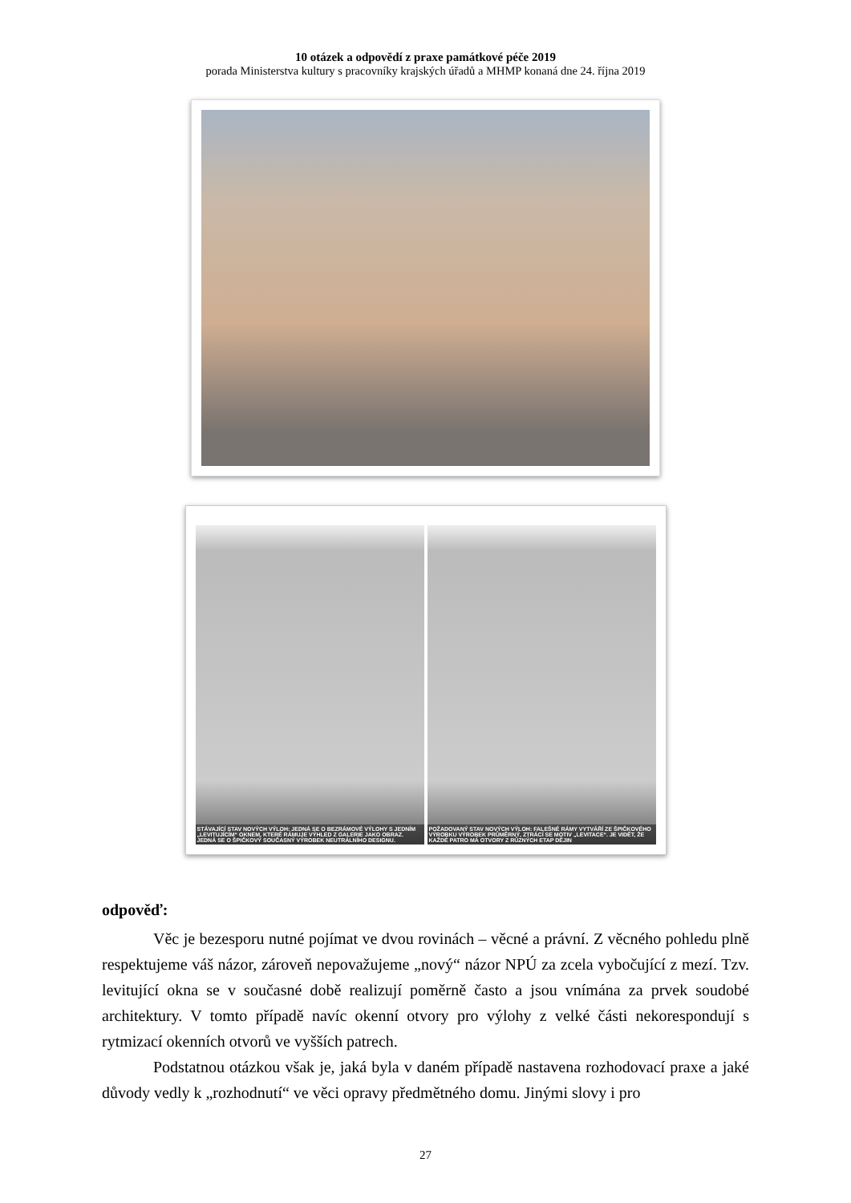10 otázek a odpovědí z praxe památkové péče 2019
porada Ministerstva kultury s pracovníky krajských úřadů a MHMP konaná dne 24. října 2019
STÁVAJÍCÍ STAV NOVÝCH VÝLOH: JEDNÁ SE O BEZRÁMOVÉ VÝLOHY S JEDNÍM „LEVITUJÍCÍM“ OKNEM, KTERÉ RÁMUJE VÝHLED Z GALERIE JAKO OBRAZ. JEDNÁ SE O ŠPIČKOVÝ SOUČASNÝ VÝROBEK NEUTRÁLNÍHO DESIGNU.
POŽADOVANÝ STAV NOVÝCH VÝLOH: FALEŠNÉ RÁMY VYTVÁŘÍ ZE ŠPIČKOVÉHO VÝROBKU VÝROBEK PRŮMĚRNÝ, ZTRÁCÍ SE MOTIV „LEVITACE“. JE VIDĚT, ŽE KAŽDÉ PATRO MÁ OTVORY Z RŮZNÝCH ETAP DĚJIN
odpověď:
Věc je bezesporu nutné pojímat ve dvou rovinách – věcné a právní. Z věcného pohledu plně respektujeme váš názor, zároveň nepovažujeme „nový“ názor NPÚ za zcela vybočující z mezí. Tzv. levitující okna se v současné době realizují poměrně často a jsou vnímána za prvek soudobé architektury. V tomto případě navíc okenní otvory pro výlohy z velké části nekorespondují s rytmizací okenních otvorů ve vyšších patrech.
Podstatnou otázkou však je, jaká byla v daném případě nastavena rozhodovací praxe a jaké důvody vedly k „rozhodnutí“ ve věci opravy předmětného domu. Jinými slovy i pro
27